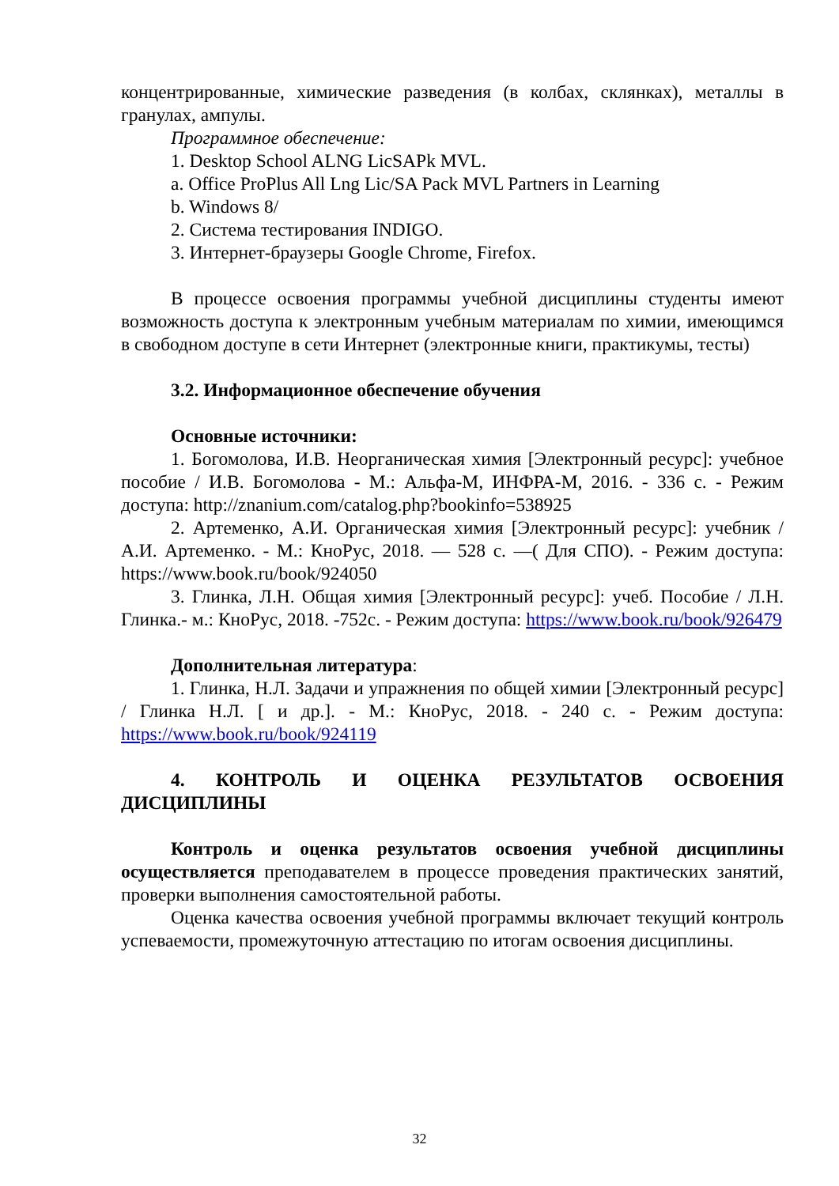концентрированные, химические разведения (в колбах, склянках), металлы в гранулах, ампулы.
Программное обеспечение:
1. Desktop School ALNG LicSAPk MVL.
a. Office ProPlus All Lng Lic/SA Pack MVL Partners in Learning
b. Windows 8/
2. Система тестирования INDIGO.
3. Интернет-браузеры Google Chrome, Firefox.
В процессе освоения программы учебной дисциплины студенты имеют возможность доступа к электронным учебным материалам по химии, имеющимся в свободном доступе в сети Интернет (электронные книги, практикумы, тесты)
3.2. Информационное обеспечение обучения
Основные источники:
1. Богомолова, И.В. Неорганическая химия [Электронный ресурс]: учебное пособие / И.В. Богомолова - М.: Альфа-М, ИНФРА-М, 2016. - 336 с. - Режим доступа: http://znanium.com/catalog.php?bookinfo=538925
2. Артеменко, А.И. Органическая химия [Электронный ресурс]: учебник /А.И. Артеменко. - М.: КноРус, 2018. — 528 с. —( Для СПО). - Режим доступа: https://www.book.ru/book/924050
3. Глинка, Л.Н. Общая химия [Электронный ресурс]: учеб. Пособие / Л.Н. Глинка.- м.: КноРус, 2018. -752с. - Режим доступа: https://www.book.ru/book/926479
Дополнительная литература:
1. Глинка, Н.Л. Задачи и упражнения по общей химии [Электронный ресурс] / Глинка Н.Л. [ и др.]. - М.: КноРус, 2018. - 240 с. - Режим доступа: https://www.book.ru/book/924119
4. КОНТРОЛЬ И ОЦЕНКА РЕЗУЛЬТАТОВ ОСВОЕНИЯ ДИСЦИПЛИНЫ
Контроль и оценка результатов освоения учебной дисциплины осуществляется преподавателем в процессе проведения практических занятий, проверки выполнения самостоятельной работы.
Оценка качества освоения учебной программы включает текущий контроль успеваемости, промежуточную аттестацию по итогам освоения дисциплины.
32